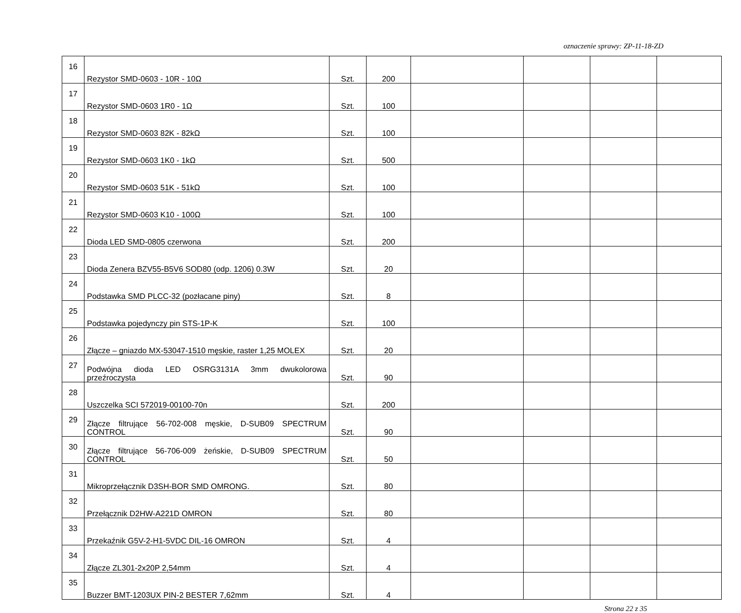oznaczenie sprawy: ZP-11-18-ZD
| 16 | Rezystor SMD-0603 - 10R - 10Ω | Szt. | 200 | | | | |
| 17 | Rezystor SMD-0603 1R0 - 1Ω | Szt. | 100 | | | | |
| 18 | Rezystor SMD-0603 82K - 82kΩ | Szt. | 100 | | | | |
| 19 | Rezystor SMD-0603 1K0 - 1kΩ | Szt. | 500 | | | | |
| 20 | Rezystor SMD-0603 51K - 51kΩ | Szt. | 100 | | | | |
| 21 | Rezystor SMD-0603 K10 - 100Ω | Szt. | 100 | | | | |
| 22 | Dioda LED SMD-0805 czerwona | Szt. | 200 | | | | |
| 23 | Dioda Zenera BZV55-B5V6 SOD80 (odp. 1206) 0.3W | Szt. | 20 | | | | |
| 24 | Podstawka SMD PLCC-32 (pozłacane piny) | Szt. | 8 | | | | |
| 25 | Podstawka pojedynczy pin STS-1P-K | Szt. | 100 | | | | |
| 26 | Złącze – gniazdo MX-53047-1510 męskie, raster 1,25 MOLEX | Szt. | 20 | | | | |
| 27 | Podwójna dioda LED OSRG3131A 3mm dwukolorowa przeźroczysta | Szt. | 90 | | | | |
| 28 | Uszczelka SCI 572019-00100-70n | Szt. | 200 | | | | |
| 29 | Złącze filtrujące 56-702-008 męskie, D-SUB09 SPECTRUM CONTROL | Szt. | 90 | | | | |
| 30 | Złącze filtrujące 56-706-009 żeńskie, D-SUB09 SPECTRUM CONTROL | Szt. | 50 | | | | |
| 31 | Mikroprzełącznik D3SH-BOR SMD OMRONG. | Szt. | 80 | | | | |
| 32 | Przełącznik D2HW-A221D OMRON | Szt. | 80 | | | | |
| 33 | Przekaźnik G5V-2-H1-5VDC DIL-16 OMRON | Szt. | 4 | | | | |
| 34 | Złącze ZL301-2x20P 2,54mm | Szt. | 4 | | | | |
| 35 | Buzzer BMT-1203UX PIN-2 BESTER 7,62mm | Szt. | 4 | | | | |
Strona 22 z 35